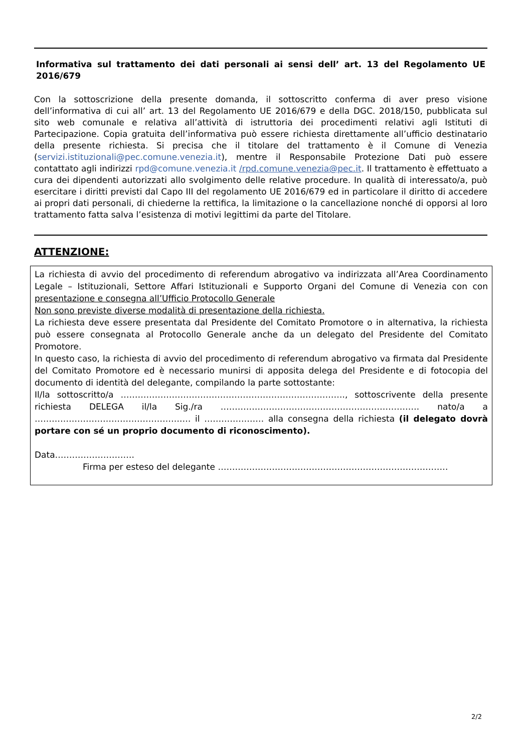Informativa sul trattamento dei dati personali ai sensi dell’ art. 13 del Regolamento UE 2016/679
Con la sottoscrizione della presente domanda, il sottoscritto conferma di aver preso visione dell’informativa di cui all’ art. 13 del Regolamento UE 2016/679 e della DGC. 2018/150, pubblicata sul sito web comunale e relativa all’attività di istruttoria dei procedimenti relativi agli Istituti di Partecipazione. Copia gratuita dell’informativa può essere richiesta direttamente all’ufficio destinatario della presente richiesta. Si precisa che il titolare del trattamento è il Comune di Venezia (servizi.istituzionali@pec.comune.venezia.it), mentre il Responsabile Protezione Dati può essere contattato agli indirizzi rpd@comune.venezia.it /rpd.comune.venezia@pec.it. Il trattamento è effettuato a cura dei dipendenti autorizzati allo svolgimento delle relative procedure. In qualità di interessato/a, può esercitare i diritti previsti dal Capo III del regolamento UE 2016/679 ed in particolare il diritto di accedere ai propri dati personali, di chiederne la rettifica, la limitazione o la cancellazione nonché di opporsi al loro trattamento fatta salva l’esistenza di motivi legittimi da parte del Titolare.
ATTENZIONE:
La richiesta di avvio del procedimento di referendum abrogativo va indirizzata all’Area Coordinamento Legale – Istituzionali, Settore Affari Istituzionali e Supporto Organi del Comune di Venezia con con presentazione e consegna all’Ufficio Protocollo Generale
Non sono previste diverse modalità di presentazione della richiesta.
La richiesta deve essere presentata dal Presidente del Comitato Promotore o in alternativa, la richiesta può essere consegnata al Protocollo Generale anche da un delegato del Presidente del Comitato Promotore.
In questo caso, la richiesta di avvio del procedimento di referendum abrogativo va firmata dal Presidente del Comitato Promotore ed è necessario munirsi di apposita delega del Presidente e di fotocopia del documento di identità del delegante, compilando la parte sottostante:
Il/la sottoscritto/a ……………………………………………………………………., sottoscrivente della presente richiesta DELEGA il/la Sig./ra ……………………………………………………………. nato/a a …………………………………………….… il ………………… alla consegna della richiesta (il delegato dovrà portare con sé un proprio documento di riconoscimento).
Data……………………….
Firma per esteso del delegante ………………………………………………………………………
2/2